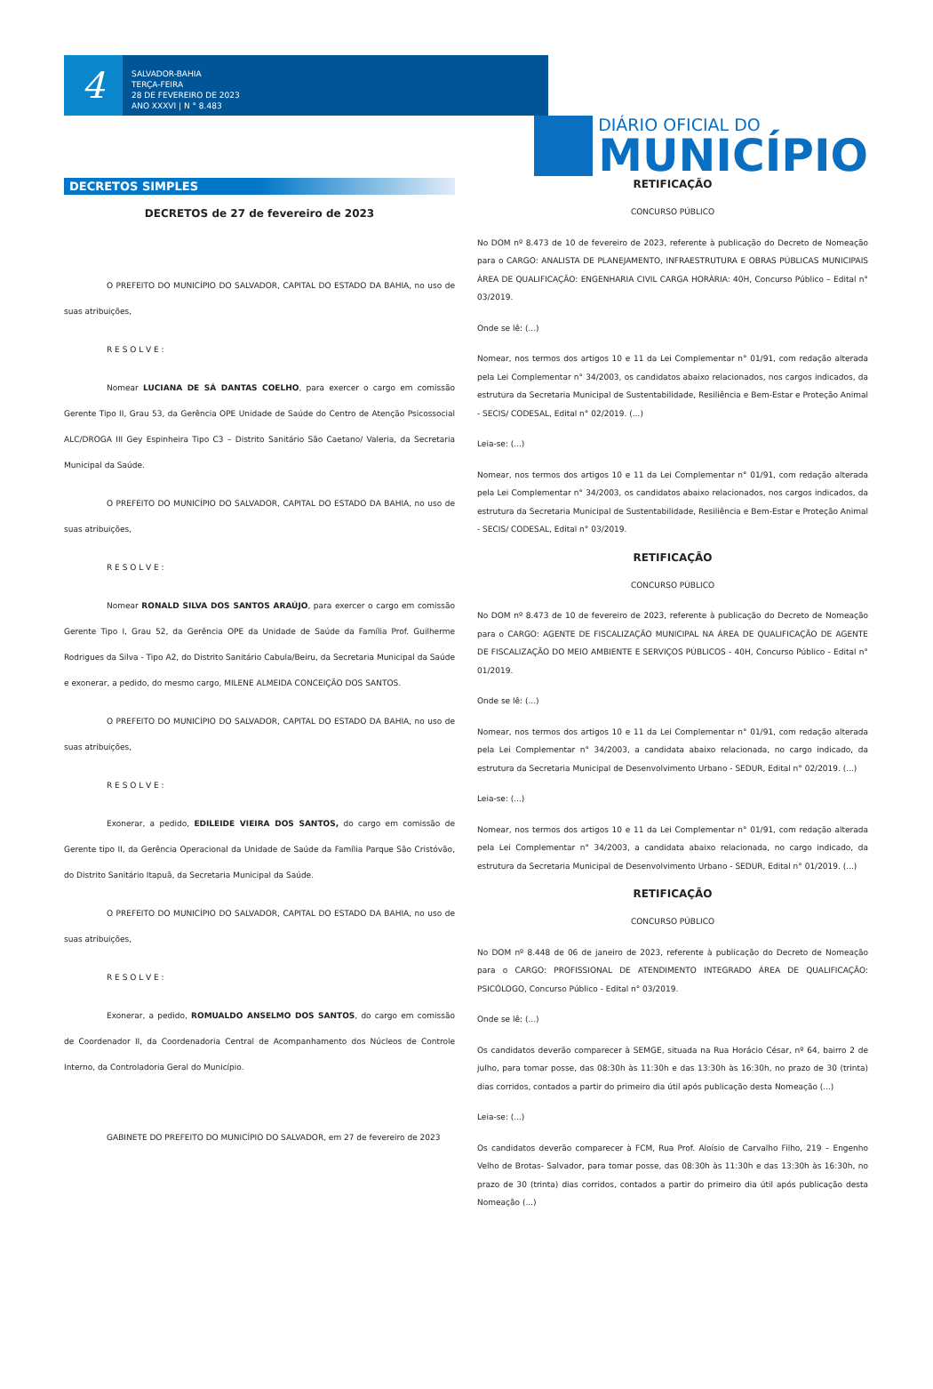4
SALVADOR-BAHIA
TERÇA-FEIRA
28 DE FEVEREIRO DE 2023
ANO XXXVI | N ° 8.483
DIÁRIO OFICIAL DO
MUNICÍPIO
DECRETOS SIMPLES
DECRETOS de 27 de fevereiro de 2023
O PREFEITO DO MUNICÍPIO DO SALVADOR, CAPITAL DO ESTADO DA BAHIA, no uso de suas atribuições,
R E S O L V E :
Nomear LUCIANA DE SÁ DANTAS COELHO, para exercer o cargo em comissão Gerente Tipo II, Grau 53, da Gerência OPE Unidade de Saúde do Centro de Atenção Psicossocial ALC/DROGA III Gey Espinheira Tipo C3 – Distrito Sanitário São Caetano/ Valeria, da Secretaria Municipal da Saúde.
O PREFEITO DO MUNICÍPIO DO SALVADOR, CAPITAL DO ESTADO DA BAHIA, no uso de suas atribuições,
R E S O L V E :
Nomear RONALD SILVA DOS SANTOS ARAÚJO, para exercer o cargo em comissão Gerente Tipo I, Grau 52, da Gerência OPE da Unidade de Saúde da Família Prof. Guilherme Rodrigues da Silva - Tipo A2, do Distrito Sanitário Cabula/Beiru, da Secretaria Municipal da Saúde e exonerar, a pedido, do mesmo cargo, MILENE ALMEIDA CONCEIÇÃO DOS SANTOS.
O PREFEITO DO MUNICÍPIO DO SALVADOR, CAPITAL DO ESTADO DA BAHIA, no uso de suas atribuições,
R E S O L V E :
Exonerar, a pedido, EDILEIDE VIEIRA DOS SANTOS, do cargo em comissão de Gerente tipo II, da Gerência Operacional da Unidade de Saúde da Família Parque São Cristóvão, do Distrito Sanitário Itapuã, da Secretaria Municipal da Saúde.
O PREFEITO DO MUNICÍPIO DO SALVADOR, CAPITAL DO ESTADO DA BAHIA, no uso de suas atribuições,
R E S O L V E :
Exonerar, a pedido, ROMUALDO ANSELMO DOS SANTOS, do cargo em comissão de Coordenador II, da Coordenadoria Central de Acompanhamento dos Núcleos de Controle Interno, da Controladoria Geral do Município.
GABINETE DO PREFEITO DO MUNICÍPIO DO SALVADOR, em 27 de fevereiro de 2023
RETIFICAÇÃO
CONCURSO PÚBLICO
No DOM nº 8.473 de 10 de fevereiro de 2023, referente à publicação do Decreto de Nomeação para o CARGO: ANALISTA DE PLANEJAMENTO, INFRAESTRUTURA E OBRAS PÚBLICAS MUNICIPAIS ÁREA DE QUALIFICAÇÃO: ENGENHARIA CIVIL CARGA HORÀRIA: 40H, Concurso Público – Edital n° 03/2019.
Onde se lê: (...)
Nomear, nos termos dos artigos 10 e 11 da Lei Complementar n° 01/91, com redação alterada pela Lei Complementar n° 34/2003, os candidatos abaixo relacionados, nos cargos indicados, da estrutura da Secretaria Municipal de Sustentabilidade, Resiliência e Bem-Estar e Proteção Animal - SECIS/ CODESAL, Edital n° 02/2019. (...)
Leia-se: (...)
Nomear, nos termos dos artigos 10 e 11 da Lei Complementar n° 01/91, com redação alterada pela Lei Complementar n° 34/2003, os candidatos abaixo relacionados, nos cargos indicados, da estrutura da Secretaria Municipal de Sustentabilidade, Resiliência e Bem-Estar e Proteção Animal - SECIS/ CODESAL, Edital n° 03/2019.
RETIFICAÇÃO
CONCURSO PÚBLICO
No DOM nº 8.473 de 10 de fevereiro de 2023, referente à publicação do Decreto de Nomeação para o CARGO: AGENTE DE FISCALIZAÇÃO MUNICIPAL NA ÁREA DE QUALIFICAÇÃO DE AGENTE DE FISCALIZAÇÃO DO MEIO AMBIENTE E SERVIÇOS PÚBLICOS - 40H, Concurso Público - Edital n° 01/2019.
Onde se lê: (...)
Nomear, nos termos dos artigos 10 e 11 da Lei Complementar n° 01/91, com redação alterada pela Lei Complementar n° 34/2003, a candidata abaixo relacionada, no cargo indicado, da estrutura da Secretaria Municipal de Desenvolvimento Urbano - SEDUR, Edital n° 02/2019. (...)
Leia-se: (...)
Nomear, nos termos dos artigos 10 e 11 da Lei Complementar n° 01/91, com redação alterada pela Lei Complementar n° 34/2003, a candidata abaixo relacionada, no cargo indicado, da estrutura da Secretaria Municipal de Desenvolvimento Urbano - SEDUR, Edital n° 01/2019. (...)
RETIFICAÇÃO
CONCURSO PÚBLICO
No DOM nº 8.448 de 06 de janeiro de 2023, referente à publicação do Decreto de Nomeação para o CARGO: PROFISSIONAL DE ATENDIMENTO INTEGRADO ÁREA DE QUALIFICAÇÃO: PSICÓLOGO, Concurso Público - Edital n° 03/2019.
Onde se lê: (...)
Os candidatos deverão comparecer à SEMGE, situada na Rua Horácio César, nº 64, bairro 2 de julho, para tomar posse, das 08:30h às 11:30h e das 13:30h às 16:30h, no prazo de 30 (trinta) dias corridos, contados a partir do primeiro dia útil após publicação desta Nomeação (...)
Leia-se: (...)
Os candidatos deverão comparecer à FCM, Rua Prof. Aloísio de Carvalho Filho, 219 – Engenho Velho de Brotas- Salvador, para tomar posse, das 08:30h às 11:30h e das 13:30h às 16:30h, no prazo de 30 (trinta) dias corridos, contados a partir do primeiro dia útil após publicação desta Nomeação (...)